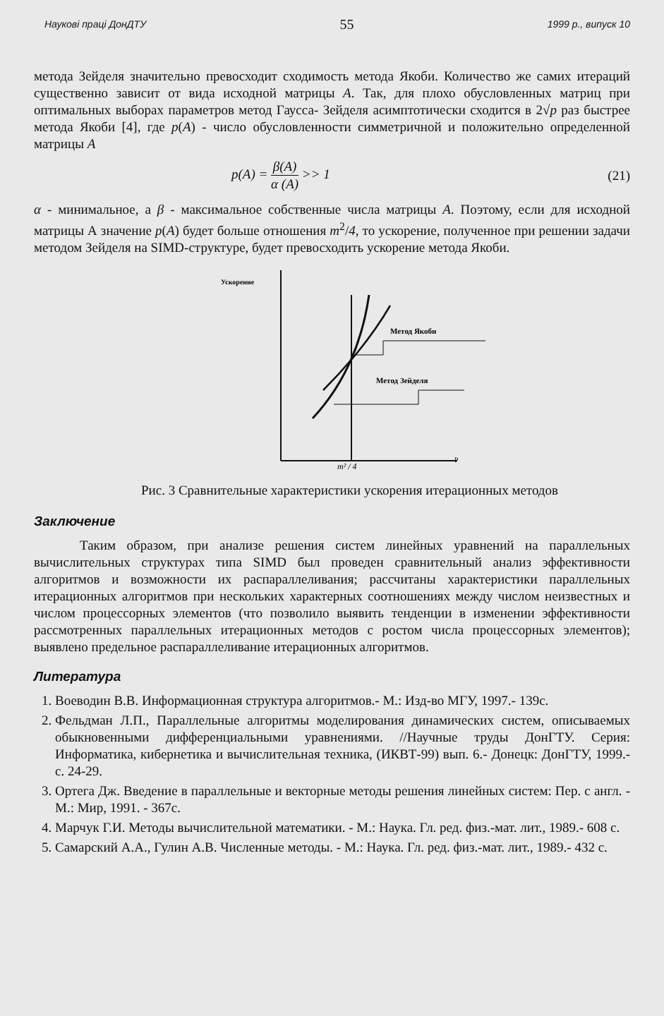Наукові праці ДонДТУ 55 1999 р., випуск 10
метода Зейделя значительно превосходит сходимость метода Якоби. Количество же самих итераций существенно зависит от вида исходной матрицы A. Так, для плохо обусловленных матриц при оптимальных выборах параметров метод Гаусса- Зейделя асимптотически сходится в 2√p раз быстрее метода Якоби [4], где p(A) - число обусловленности симметричной и положительно определенной матрицы A
p(A) = β(A) α (A) >> 1 (21)
α - минимальное, а β - максимальное собственные числа матрицы A. Поэтому, если для исходной матрицы А значение p(A) будет больше отношения m<sup>2</sup>/4, то ускорение, полученное при решении задачи методом Зейделя на SIMD-структуре, будет превосходить ускорение метода Якоби.
Ускорение
Метод Якоби
Метод Зейделя
m² / 4
P
Рис. 3 Сравнительные характеристики ускорения итерационных методов
Заключение
Таким образом, при анализе решения систем линейных уравнений на параллельных вычислительных структурах типа SIMD был проведен сравнительный анализ эффективности алгоритмов и возможности их распараллеливания; рассчитаны характеристики параллельных итерационных алгоритмов при нескольких характерных соотношениях между числом неизвестных и числом процессорных элементов (что позволило выявить тенденции в изменении эффективности рассмотренных параллельных итерационных методов с ростом числа процессорных элементов); выявлено предельное распараллеливание итерационных алгоритмов.
Литература
1. Воеводин В.В. Информационная структура алгоритмов.- М.: Изд-во МГУ, 1997.- 139с.
2. Фельдман Л.П., Параллельные алгоритмы моделирования динамических систем, описываемых обыкновенными дифференциальными уравнениями. //Научные труды ДонГТУ. Серия: Информатика, кибернетика и вычислительная техника, (ИКВТ-99) вып. 6.- Донецк: ДонГТУ, 1999.-с. 24-29.
3. Ортега Дж. Введение в параллельные и векторные методы решения линейных систем: Пер. с англ. - М.: Мир, 1991. - 367с.
4. Марчук Г.И. Методы вычислительной математики. - М.: Наука. Гл. ред. физ.-мат. лит., 1989.- 608 с.
5. Самарский А.А., Гулин А.В. Численные методы. - М.: Наука. Гл. ред. физ.-мат. лит., 1989.- 432 с.